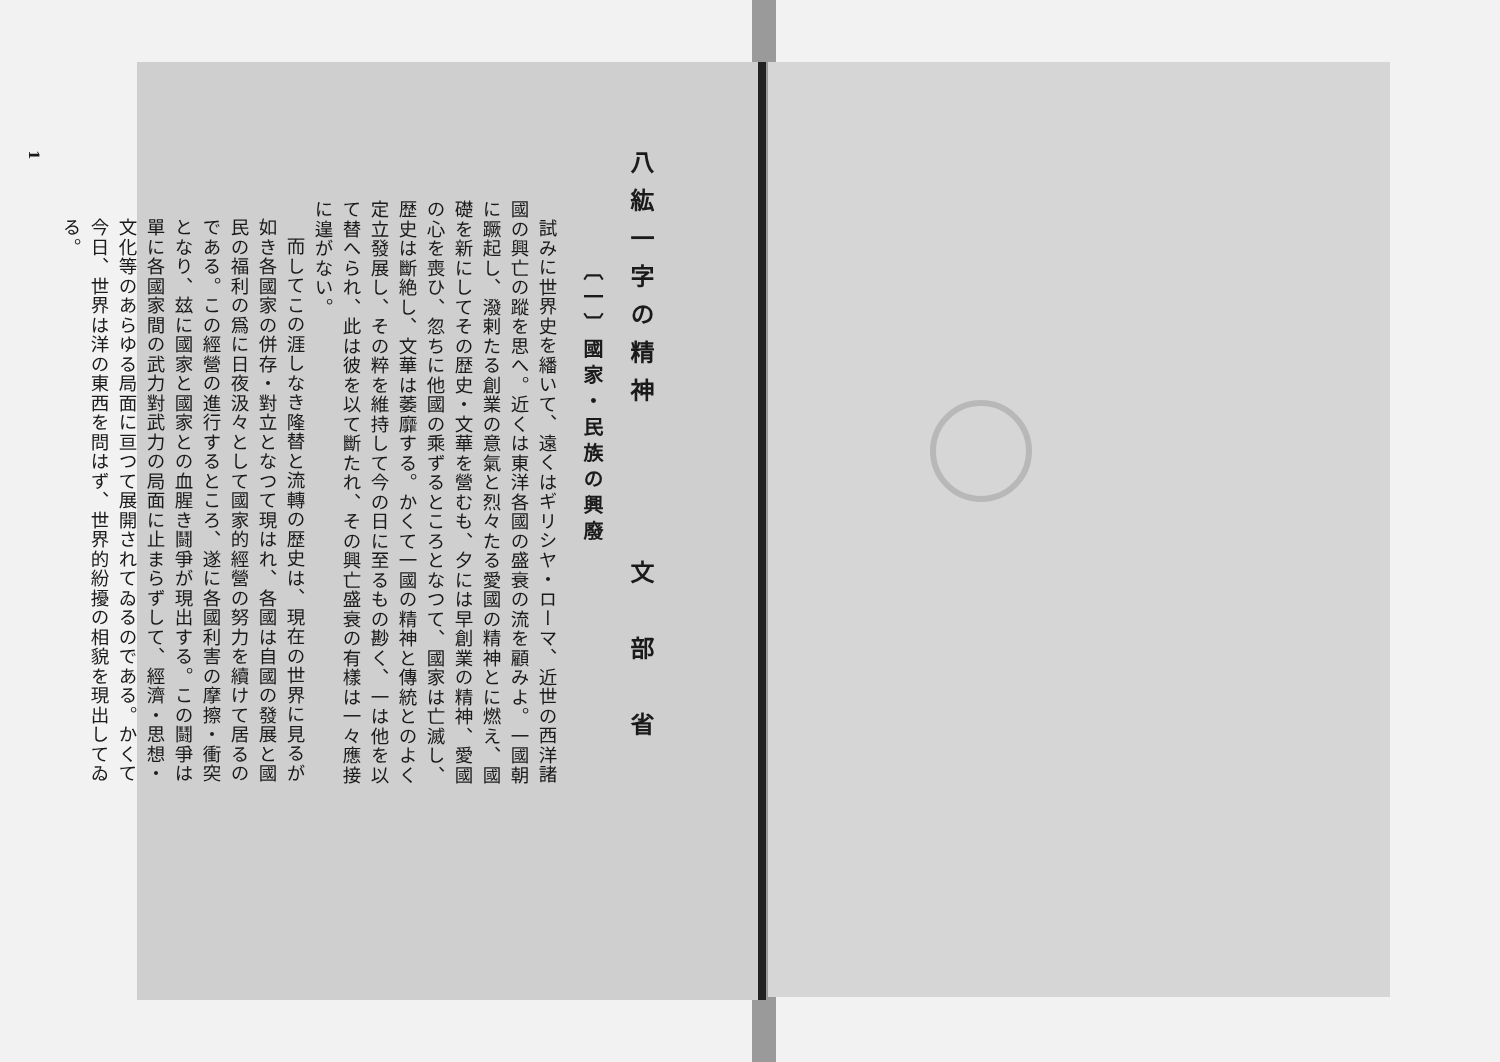八紘一字の精神 文　部　省
〔一〕國家・民族の興廢
試みに世界史を繙いて、遠くはギリシヤ・ローマ、近世の西洋諸國の興亡の蹤を思へ。近くは東洋各國の盛衰の流を顧みよ。一國朝に蹶起し、潑剌たる創業の意氣と烈々たる愛國の精神とに燃え、國礎を新にしてその歴史・文華を營むも、夕には早創業の精神、愛國の心を喪ひ、忽ちに他國の乘ずるところとなつて、國家は亡滅し、歴史は斷絶し、文華は萎靡する。かくて一國の精神と傳統とのよく定立發展し、その粹を維持して今の日に至るもの尠く、一は他を以て替へられ、此は彼を以て斷たれ、その興亡盛衰の有樣は一々應接に遑がない。
而してこの涯しなき隆替と流轉の歴史は、現在の世界に見るが如き各國家の併存・對立となつて現はれ、各國は自國の發展と國民の福利の爲に日夜汲々として國家的經營の努力を續けて居るのである。この經營の進行するところ、遂に各國利害の摩擦・衝突となり、玆に國家と國家との血腥き鬪爭が現出する。この鬪爭は單に各國家間の武力對武力の局面に止まらずして、經濟・思想・文化等のあらゆる局面に亘つて展開されてゐるのである。かくて今日、世界は洋の東西を問はず、世界的紛擾の相貌を現出してゐる。
1